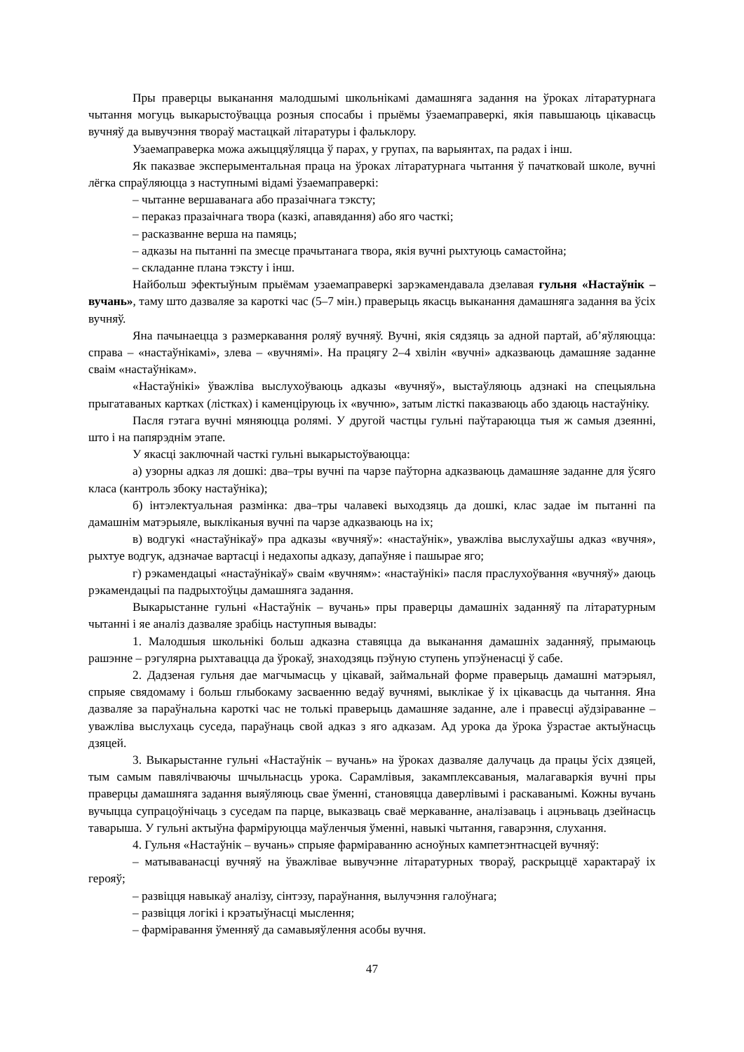Пры праверцы выканання малодшымі школьнікамі дамашняга задання на ўроках літаратурнага чытання могуць выкарыстоўвацца розныя спосабы і прыёмы ўзаемаправеркі, якія павышаюць цікавасць вучняў да вывучэння твораў мастацкай літаратуры і фальклору.
Узаемаправерка можа ажыццяўляцца ў парах, у групах, па варыянтах, па радах і інш.
Як паказвае эксперыментальная праца на ўроках літаратурнага чытання ў пачатковай школе, вучні лёгка спраўляюцца з наступнымі відамі ўзаемаправеркі:
– чытанне вершаванага або празаічнага тэксту;
– пераказ празаічнага твора (казкі, апавядання) або яго часткі;
– расказванне верша на памяць;
– адказы на пытанні па змесце прачытанага твора, якія вучні рыхтуюць самастойна;
– складанне плана тэксту і інш.
Найбольш эфектыўным прыёмам узаемаправеркі зарэкамендавала дзелавая гульня «Настаўнік – вучань», таму што дазваляе за кароткі час (5–7 мін.) праверыць якасць выканання дамашняга задання ва ўсіх вучняў.
Яна пачынаецца з размеркавання роляў вучняў. Вучні, якія сядзяць за адной партай, аб’яўляюцца: справа – «настаўнікамі», злева – «вучнямі». На працягу 2–4 хвілін «вучні» адказваюць дамашняе заданне сваім «настаўнікам».
«Настаўнікі» ўважліва выслухоўваюць адказы «вучняў», выстаўляюць адзнакі на спецыяльна прыгатаваных картках (лістках) і каменціруюць іх «вучню», затым лісткі паказваюць або здаюць настаўніку.
Пасля гэтага вучні мяняюцца ролямі. У другой частцы гульні паўтараюцца тыя ж самыя дзеянні, што і на папярэднім этапе.
У якасці заключнай часткі гульні выкарыстоўваюцца:
а) узорны адказ ля дошкі: два–тры вучні па чарзе паўторна адказваюць дамашняе заданне для ўсяго класа (кантроль збоку настаўніка);
б) інтэлектуальная размінка: два–тры чалавекі выходзяць да дошкі, клас задае ім пытанні па дамашнім матэрыяле, выкліканыя вучні па чарзе адказваюць на іх;
в) водгукі «настаўнікаў» пра адказы «вучняў»: «настаўнік», уважліва выслухаўшы адказ «вучня», рыхтуе водгук, адзначае вартасці і недахопы адказу, дапаўняе і пашырае яго;
г) рэкамендацыі «настаўнікаў» сваім «вучням»: «настаўнікі» пасля праслухоўвання «вучняў» даюць рэкамендацыі па падрыхтоўцы дамашняга задання.
Выкарыстанне гульні «Настаўнік – вучань» пры праверцы дамашніх заданняў па літаратурным чытанні і яе аналіз дазваляе зрабіць наступныя вывады:
1. Малодшыя школьнікі больш адказна ставяцца да выканання дамашніх заданняў, прымаюць рашэнне – рэгулярна рыхтавацца да ўрокаў, знаходзяць пэўную ступень упэўненасці ў сабе.
2. Дадзеная гульня дае магчымасць у цікавай, займальнай форме праверыць дамашні матэрыял, спрыяе свядомаму і больш глыбокаму засваенню ведаў вучнямі, выклікае ў іх цікавасць да чытання. Яна дазваляе за параўнальна кароткі час не толькі праверыць дамашняе заданне, але і правесці аўдзіраванне – уважліва выслухаць суседа, параўнаць свой адказ з яго адказам. Ад урока да ўрока ўзрастае актыўнасць дзяцей.
3. Выкарыстанне гульні «Настаўнік – вучань» на ўроках дазваляе далучаць да працы ўсіх дзяцей, тым самым павялічваючы шчыльнасць урока. Сарамлівыя, закамплексаваныя, малагаваркія вучні пры праверцы дамашняга задання выяўляюць свае ўменні, становяцца даверлівымі і раскаванымі. Кожны вучань вучыцца супрацоўнічаць з суседам па парце, выказваць сваё меркаванне, аналізаваць і ацэньваць дзейнасць таварыша. У гульні актыўна фарміруюцца маўленчыя ўменні, навыкі чытання, гаварэння, слухання.
4. Гульня «Настаўнік – вучань» спрыяе фарміраванню асноўных кампетэнтнасцей вучняў:
– матываванасці вучняў на ўважлівае вывучэнне літаратурных твораў, раскрыццё характараў іх герояў;
– развіцця навыкаў аналізу, сінтэзу, параўнання, вылучэння галоўнага;
– развіцця логікі і крэатыўнасці мыслення;
– фарміравання ўменняў да самавыяўлення асобы вучня.
47